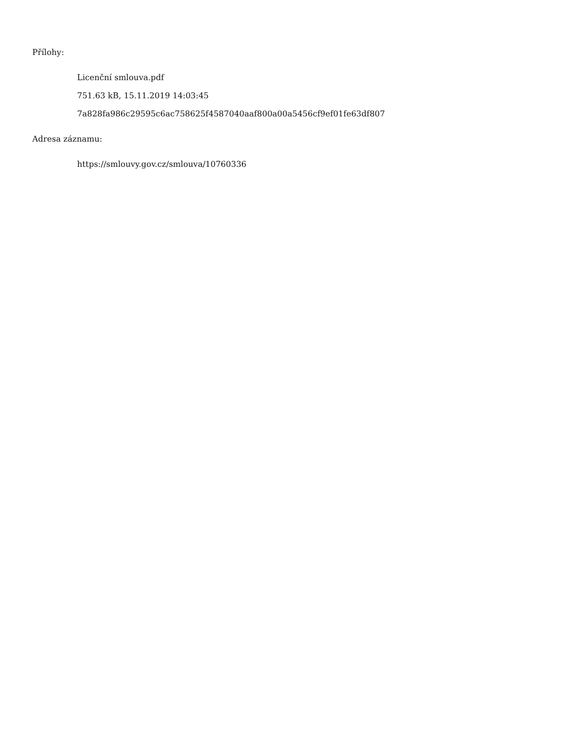Přílohy:
Licenční smlouva.pdf
751.63 kB, 15.11.2019 14:03:45
7a828fa986c29595c6ac758625f4587040aaf800a00a5456cf9ef01fe63df807
Adresa záznamu:
https://smlouvy.gov.cz/smlouva/10760336